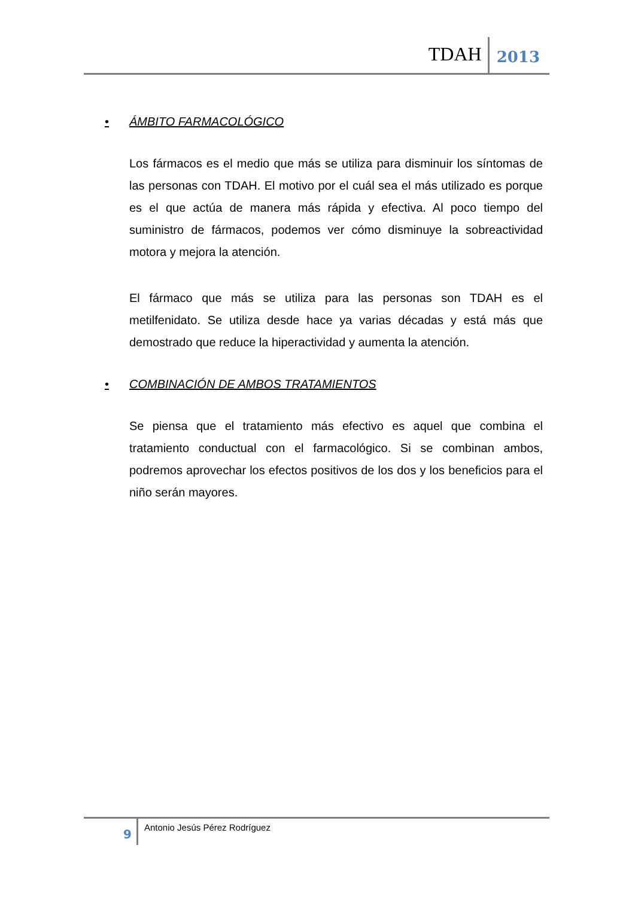TDAH
2013
• ÁMBITO FARMACOLÓGICO
Los fármacos es el medio que más se utiliza para disminuir los síntomas de las personas con TDAH. El motivo por el cuál sea el más utilizado es porque es el que actúa de manera más rápida y efectiva. Al poco tiempo del suministro de fármacos, podemos ver cómo disminuye la sobreactividad motora y mejora la atención.
El fármaco que más se utiliza para las personas son TDAH es el metilfenidato. Se utiliza desde hace ya varias décadas y está más que demostrado que reduce la hiperactividad y aumenta la atención.
• COMBINACIÓN DE AMBOS TRATAMIENTOS
Se piensa que el tratamiento más efectivo es aquel que combina el tratamiento conductual con el farmacológico. Si se combinan ambos, podremos aprovechar los efectos positivos de los dos y los beneficios para el niño serán mayores.
9
Antonio Jesús Pérez Rodríguez